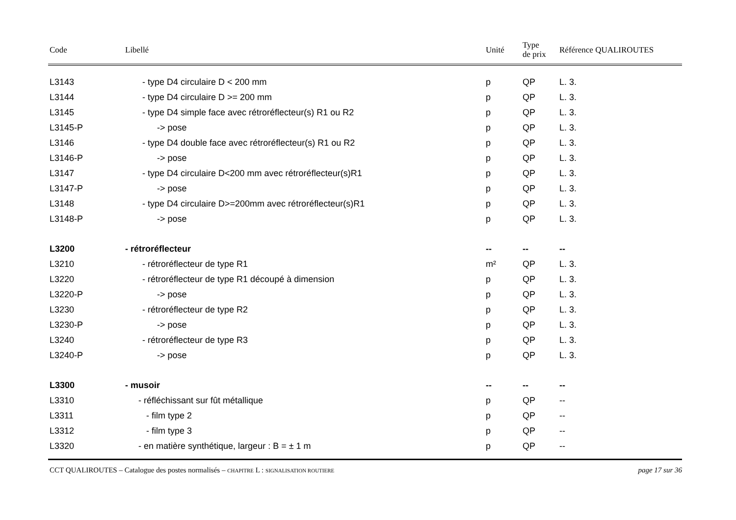| Code | Libellé | Unité | Type de prix | Référence QUALIROUTES |
| --- | --- | --- | --- | --- |
| L3143 | - type D4 circulaire D < 200 mm | p | QP | L. 3. |
| L3144 | - type D4 circulaire D >= 200 mm | p | QP | L. 3. |
| L3145 | - type D4 simple face avec rétroréflecteur(s) R1 ou R2 | p | QP | L. 3. |
| L3145-P | -> pose | p | QP | L. 3. |
| L3146 | - type D4 double face avec rétroréflecteur(s) R1 ou R2 | p | QP | L. 3. |
| L3146-P | -> pose | p | QP | L. 3. |
| L3147 | - type D4 circulaire D<200 mm avec rétroréflecteur(s)R1 | p | QP | L. 3. |
| L3147-P | -> pose | p | QP | L. 3. |
| L3148 | - type D4 circulaire D>=200mm avec rétroréflecteur(s)R1 | p | QP | L. 3. |
| L3148-P | -> pose | p | QP | L. 3. |
| L3200 | - rétroréflecteur | -- | -- | -- |
| L3210 | - rétroréflecteur de type R1 | m² | QP | L. 3. |
| L3220 | - rétroréflecteur de type R1 découpé à dimension | p | QP | L. 3. |
| L3220-P | -> pose | p | QP | L. 3. |
| L3230 | - rétroréflecteur de type R2 | p | QP | L. 3. |
| L3230-P | -> pose | p | QP | L. 3. |
| L3240 | - rétroréflecteur de type R3 | p | QP | L. 3. |
| L3240-P | -> pose | p | QP | L. 3. |
| L3300 | - musoir | -- | -- | -- |
| L3310 | - réfléchissant sur fût métallique | p | QP | -- |
| L3311 | - film type 2 | p | QP | -- |
| L3312 | - film type 3 | p | QP | -- |
| L3320 | - en matière synthétique, largeur : B = ± 1 m | p | QP | -- |
CCT QUALIROUTES – Catalogue des postes normalisés – CHAPITRE L : SIGNALISATION ROUTIERE page 17 sur 36